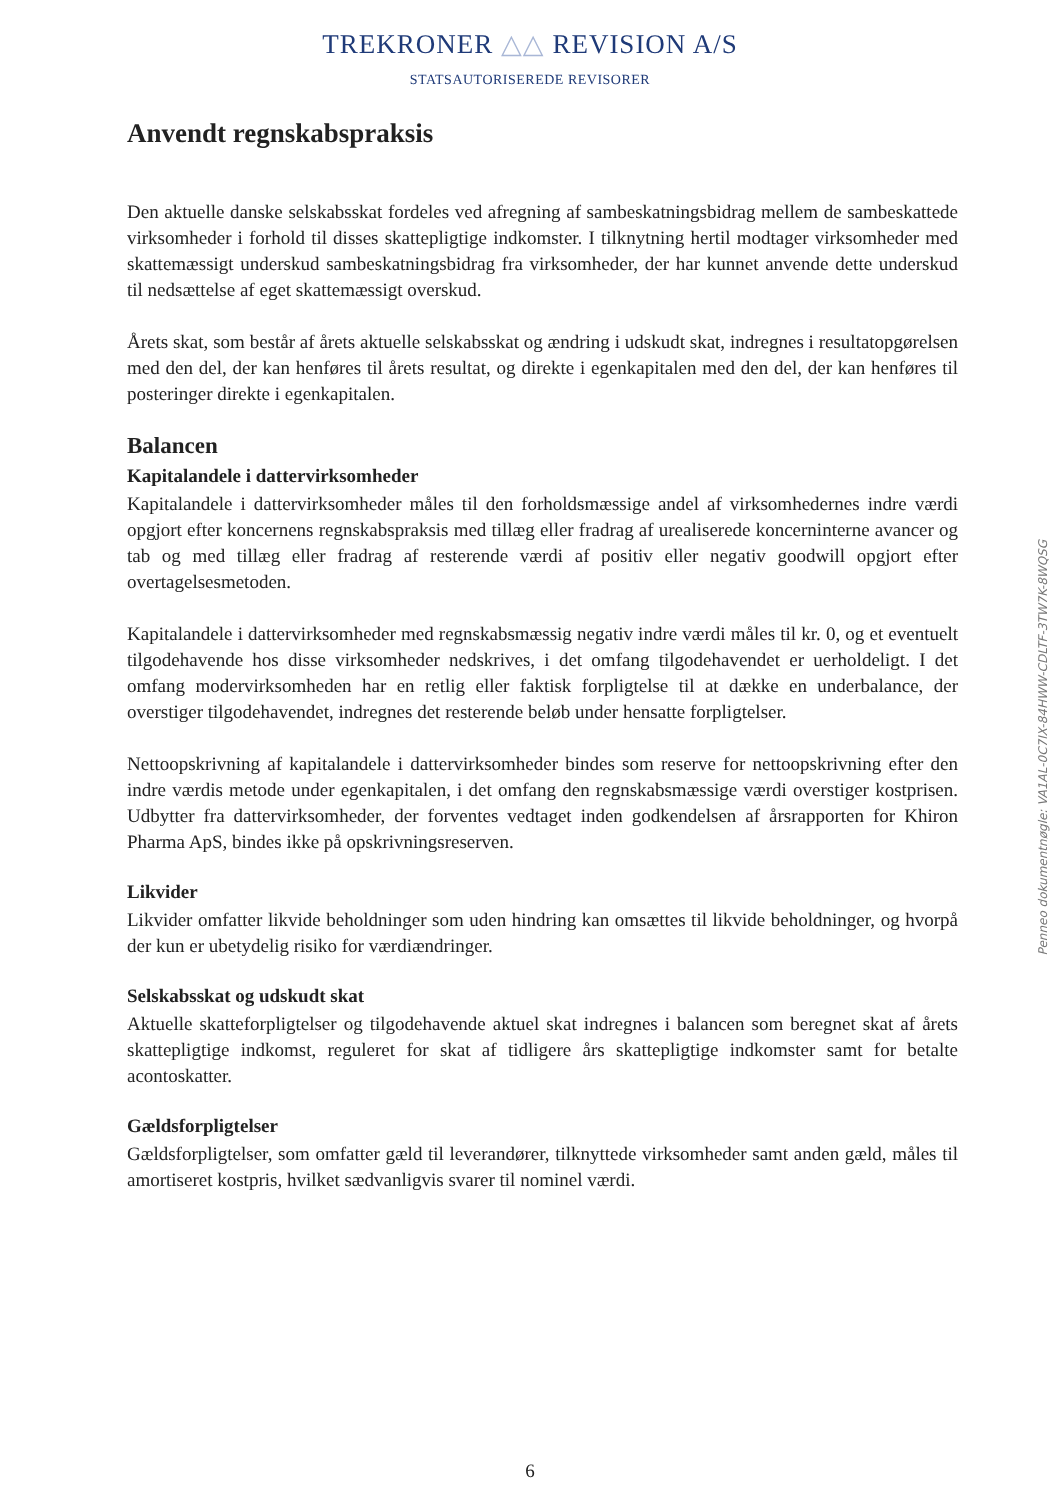TREKRONER △△ REVISION A/S
STATSAUTORISEREDE REVISORER
Anvendt regnskabspraksis
Den aktuelle danske selskabsskat fordeles ved afregning af sambeskatningsbidrag mellem de sambeskattede virksomheder i forhold til disses skattepligtige indkomster. I tilknytning hertil modtager virksomheder med skattemæssigt underskud sambeskatningsbidrag fra virksomheder, der har kunnet anvende dette underskud til nedsættelse af eget skattemæssigt overskud.
Årets skat, som består af årets aktuelle selskabsskat og ændring i udskudt skat, indregnes i resultatopgørelsen med den del, der kan henføres til årets resultat, og direkte i egenkapitalen med den del, der kan henføres til posteringer direkte i egenkapitalen.
Balancen
Kapitalandele i dattervirksomheder
Kapitalandele i dattervirksomheder måles til den forholdsmæssige andel af virksomhedernes indre værdi opgjort efter koncernens regnskabspraksis med tillæg eller fradrag af urealiserede koncerninterne avancer og tab og med tillæg eller fradrag af resterende værdi af positiv eller negativ goodwill opgjort efter overtagelsesmetoden.
Kapitalandele i dattervirksomheder med regnskabsmæssig negativ indre værdi måles til kr. 0, og et eventuelt tilgodehavende hos disse virksomheder nedskrives, i det omfang tilgodehavendet er uerholdeligt. I det omfang modervirksomheden har en retlig eller faktisk forpligtelse til at dække en underbalance, der overstiger tilgodehavendet, indregnes det resterende beløb under hensatte forpligtelser.
Nettoopskrivning af kapitalandele i dattervirksomheder bindes som reserve for nettoopskrivning efter den indre værdis metode under egenkapitalen, i det omfang den regnskabsmæssige værdi overstiger kostprisen. Udbytter fra dattervirksomheder, der forventes vedtaget inden godkendelsen af årsrapporten for Khiron Pharma ApS, bindes ikke på opskrivningsreserven.
Likvider
Likvider omfatter likvide beholdninger som uden hindring kan omsættes til likvide beholdninger, og hvorpå der kun er ubetydelig risiko for værdiændringer.
Selskabsskat og udskudt skat
Aktuelle skatteforpligtelser og tilgodehavende aktuel skat indregnes i balancen som beregnet skat af årets skattepligtige indkomst, reguleret for skat af tidligere års skattepligtige indkomster samt for betalte acontoskatter.
Gældsforpligtelser
Gældsforpligtelser, som omfatter gæld til leverandører, tilknyttede virksomheder samt anden gæld, måles til amortiseret kostpris, hvilket sædvanligvis svarer til nominel værdi.
Penneo dokumentnøgle: VA1AL-0C7IX-84HWW-CDLTF-3TW7K-8WQSG
6